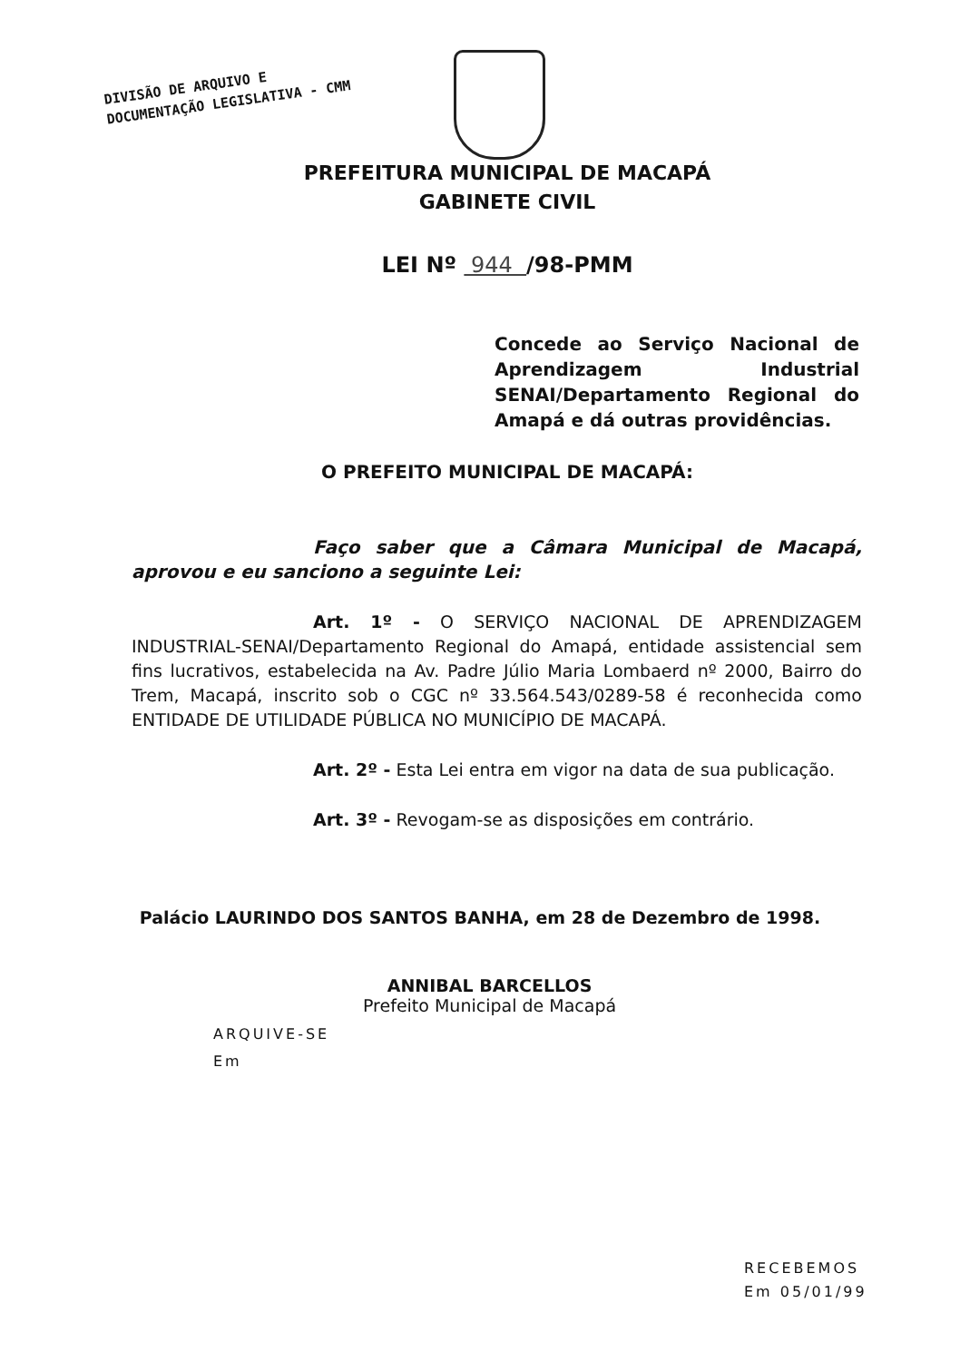DIVISÃO DE ARQUIVO E
DOCUMENTAÇÃO LEGISLATIVA - CMM
PREFEITURA MUNICIPAL DE MACAPÁ
GABINETE CIVIL
LEI Nº 944 /98-PMM
Concede ao Serviço Nacional de Aprendizagem Industrial SENAI/Departamento Regional do Amapá e dá outras providências.
O PREFEITO MUNICIPAL DE MACAPÁ:
Faço saber que a Câmara Municipal de Macapá, aprovou e eu sanciono a seguinte Lei:
Art. 1º - O SERVIÇO NACIONAL DE APRENDIZAGEM INDUSTRIAL-SENAI/Departamento Regional do Amapá, entidade assistencial sem fins lucrativos, estabelecida na Av. Padre Júlio Maria Lombaerd nº 2000, Bairro do Trem, Macapá, inscrito sob o CGC nº 33.564.543/0289-58 é reconhecida como ENTIDADE DE UTILIDADE PÚBLICA NO MUNICÍPIO DE MACAPÁ.
Art. 2º - Esta Lei entra em vigor na data de sua publicação.
Art. 3º - Revogam-se as disposições em contrário.
Palácio LAURINDO DOS SANTOS BANHA, em 28 de Dezembro de 1998.
ANNIBAL BARCELLOS
Prefeito Municipal de Macapá
ARQUIVE-SE
Em
RECEBEMOS
Em 05/01/99